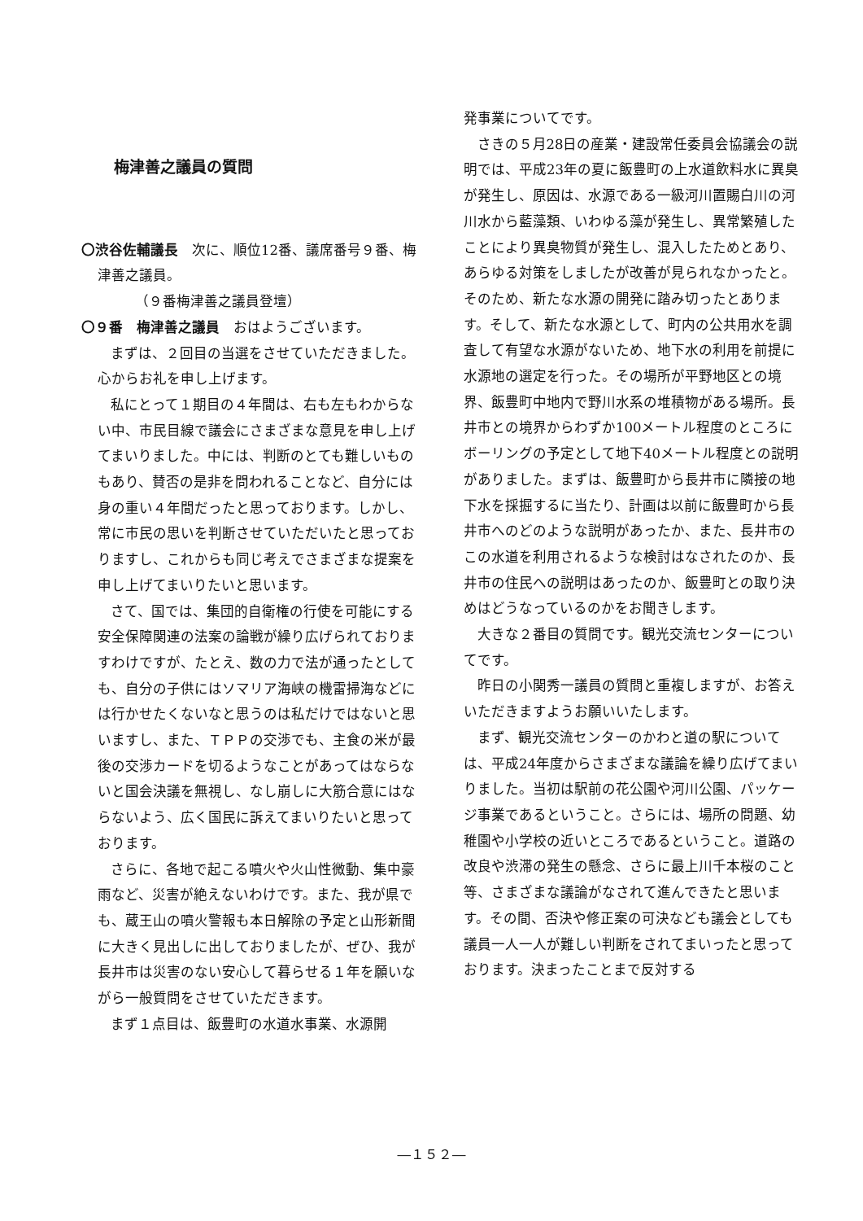梅津善之議員の質問
〇渋谷佐輔議長　次に、順位12番、議席番号９番、梅津善之議員。
（９番梅津善之議員登壇）
〇９番　梅津善之議員　おはようございます。
まずは、２回目の当選をさせていただきました。心からお礼を申し上げます。
私にとって１期目の４年間は、右も左もわからない中、市民目線で議会にさまざまな意見を申し上げてまいりました。中には、判断のとても難しいものもあり、賛否の是非を問われることなど、自分には身の重い４年間だったと思っております。しかし、常に市民の思いを判断させていただいたと思っておりますし、これからも同じ考えでさまざまな提案を申し上げてまいりたいと思います。
さて、国では、集団的自衛権の行使を可能にする安全保障関連の法案の論戦が繰り広げられておりますわけですが、たとえ、数の力で法が通ったとしても、自分の子供にはソマリア海峡の機雷掃海などには行かせたくないなと思うのは私だけではないと思いますし、また、ＴＰＰの交渉でも、主食の米が最後の交渉カードを切るようなことがあってはならないと国会決議を無視し、なし崩しに大筋合意にはならないよう、広く国民に訴えてまいりたいと思っております。
さらに、各地で起こる噴火や火山性微動、集中豪雨など、災害が絶えないわけです。また、我が県でも、蔵王山の噴火警報も本日解除の予定と山形新聞に大きく見出しに出しておりましたが、ぜひ、我が長井市は災害のない安心して暮らせる１年を願いながら一般質問をさせていただきます。
まず１点目は、飯豊町の水道水事業、水源開
発事業についてです。
さきの５月28日の産業・建設常任委員会協議会の説明では、平成23年の夏に飯豊町の上水道飲料水に異臭が発生し、原因は、水源である一級河川置賜白川の河川水から藍藻類、いわゆる藻が発生し、異常繁殖したことにより異臭物質が発生し、混入したためとあり、あらゆる対策をしましたが改善が見られなかったと。そのため、新たな水源の開発に踏み切ったとあります。そして、新たな水源として、町内の公共用水を調査して有望な水源がないため、地下水の利用を前提に水源地の選定を行った。その場所が平野地区との境界、飯豊町中地内で野川水系の堆積物がある場所。長井市との境界からわずか100メートル程度のところにボーリングの予定として地下40メートル程度との説明がありました。まずは、飯豊町から長井市に隣接の地下水を採掘するに当たり、計画は以前に飯豊町から長井市へのどのような説明があったか、また、長井市のこの水道を利用されるような検討はなされたのか、長井市の住民への説明はあったのか、飯豊町との取り決めはどうなっているのかをお聞きします。
大きな２番目の質問です。観光交流センターについてです。
昨日の小関秀一議員の質問と重複しますが、お答えいただきますようお願いいたします。
まず、観光交流センターのかわと道の駅については、平成24年度からさまざまな議論を繰り広げてまいりました。当初は駅前の花公園や河川公園、パッケージ事業であるということ。さらには、場所の問題、幼稚園や小学校の近いところであるということ。道路の改良や渋滞の発生の懸念、さらに最上川千本桜のこと等、さまざまな議論がなされて進んできたと思います。その間、否決や修正案の可決なども議会としても議員一人一人が難しい判断をされてまいったと思っております。決まったことまで反対する
―１５２―